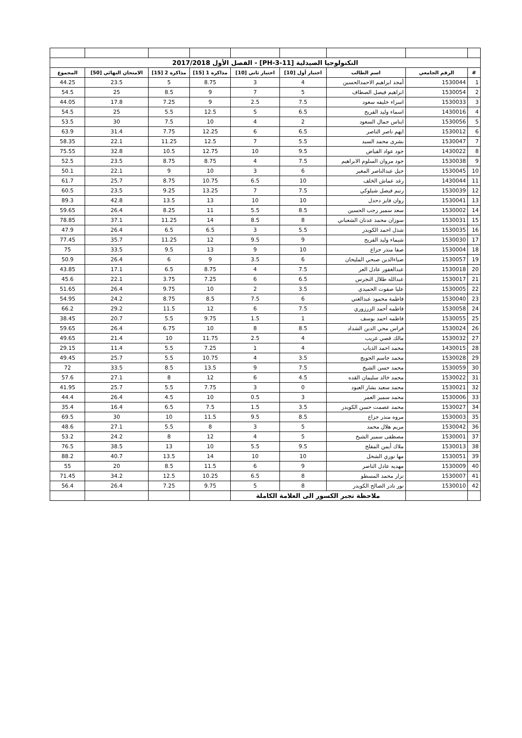| التكنولوجيا الصيدلية [PH-3-11] - الفصل الأول 2017/2018 | | | | | | | | |
| # | الرقم الجامعي | اسم الطالب | اختبار أول [10] | اختبار ثاني [10] | مذاكرة 1 [15] | مذاكرة 2 [15] | الامتحان النهائي [50] | المجموع |
| 1 | 1530044 | أمجد ابراهيم الاحمدالحسين | 4 | 3 | 8.75 | 5 | 23.5 | 44.25 |
| 2 | 1530054 | ابراهيم فيصل الصطاف | 5 | 7 | 9 | 8.5 | 25 | 54.5 |
| 3 | 1530033 | اسراء خليفه سعود | 7.5 | 2.5 | 9 | 7.25 | 17.8 | 44.05 |
| 4 | 1430016 | اسماء وليد الفريح | 6.5 | 5 | 12.5 | 5.5 | 25 | 54.5 |
| 5 | 1530056 | ايناس جمال السعود | 2 | 4 | 10 | 7.5 | 30 | 53.5 |
| 6 | 1530012 | ايهم ناصر الناصر | 6.5 | 6 | 12.25 | 7.75 | 31.4 | 63.9 |
| 7 | 1530047 | بشرى محمد السيد | 5.5 | 7 | 12.5 | 11.25 | 22.1 | 58.35 |
| 8 | 1430022 | جود عواد الفياض | 9.5 | 10 | 12.75 | 10.5 | 32.8 | 75.55 |
| 9 | 1530038 | جود مروان السلوم الابراهيم | 7.5 | 4 | 8.75 | 8.75 | 23.5 | 52.5 |
| 10 | 1530045 | جيل عبدالناصر المغير | 6 | 3 | 10 | 9 | 22.1 | 50.1 |
| 11 | 1430044 | رغد عماش الخلف | 10 | 6.5 | 10.75 | 8.75 | 25.7 | 61.7 |
| 12 | 1530039 | رنيم فيصل شيلوكي | 7.5 | 7 | 13.25 | 9.25 | 23.5 | 60.5 |
| 13 | 1530041 | روان فايز دحدل | 10 | 10 | 13 | 13.5 | 42.8 | 89.3 |
| 14 | 1530002 | سعد سمير رجب الحسين | 8.5 | 5.5 | 11 | 8.25 | 26.4 | 59.65 |
| 15 | 1530031 | سوزان محمد عدنان الشعباني | 8 | 8.5 | 14 | 11.25 | 37.1 | 78.85 |
| 16 | 1530035 | شذل احمد الكويدر | 5.5 | 3 | 6.5 | 6.5 | 26.4 | 47.9 |
| 17 | 1530030 | شيماء وليد الفريح | 9 | 9.5 | 12 | 11.25 | 35.7 | 77.45 |
| 18 | 1530004 | صفا منذر جزاع | 10 | 9 | 13 | 9.5 | 33.5 | 75 |
| 19 | 1530057 | ضياءالدين صبحي المليحان | 6 | 3.5 | 9 | 6 | 26.4 | 50.9 |
| 20 | 1530018 | عبدالغفور عادل العر | 7.5 | 4 | 8.75 | 6.5 | 17.1 | 43.85 |
| 21 | 1530017 | عبدالله طلال النجرس | 6.5 | 6 | 7.25 | 3.75 | 22.1 | 45.6 |
| 22 | 1530005 | عليا صفوت الحميدي | 3.5 | 2 | 10 | 9.75 | 26.4 | 51.65 |
| 23 | 1530040 | فاطمة محمود عبدالغني | 6 | 7.5 | 8.5 | 8.75 | 24.2 | 54.95 |
| 24 | 1530058 | فاطمه أحمد الزرزوري | 7.5 | 6 | 12 | 11.5 | 29.2 | 66.2 |
| 25 | 1530055 | فاطمه احمد يوسف | 1 | 1.5 | 9.75 | 5.5 | 20.7 | 38.45 |
| 26 | 1530024 | فراس محي الدين الشداد | 8.5 | 8 | 10 | 6.75 | 26.4 | 59.65 |
| 27 | 1530032 | مالك قصي غريب | 4 | 2.5 | 11.75 | 10 | 21.4 | 49.65 |
| 28 | 1430015 | محمد احمد الذياب | 4 | 1 | 7.25 | 5.5 | 11.4 | 29.15 |
| 29 | 1530028 | محمد جاسم الحويج | 3.5 | 4 | 10.75 | 5.5 | 25.7 | 49.45 |
| 30 | 1530059 | محمد حسن الشيخ | 7.5 | 9 | 13.5 | 8.5 | 33.5 | 72 |
| 31 | 1530022 | محمد خالد سليمان القده | 4.5 | 6 | 12 | 8 | 27.1 | 57.6 |
| 32 | 1530021 | محمد سعيد بشار العبود | 0 | 3 | 7.75 | 5.5 | 25.7 | 41.95 |
| 33 | 1530006 | محمد سمير العمر | 3 | 0.5 | 10 | 4.5 | 26.4 | 44.4 |
| 34 | 1530027 | محمد عصمت حسن الكويدر | 3.5 | 1.5 | 7.5 | 6.5 | 16.4 | 35.4 |
| 35 | 1530003 | مروه منذر جزاع | 8.5 | 9.5 | 11.5 | 10 | 30 | 69.5 |
| 36 | 1530042 | مريم هلال محمد | 5 | 3 | 8 | 5.5 | 27.1 | 48.6 |
| 37 | 1530001 | مصطفى سمير الشيخ | 5 | 4 | 12 | 8 | 24.2 | 53.2 |
| 38 | 1530013 | ملاك أيمن المفلح | 9.5 | 5.5 | 10 | 13 | 38.5 | 76.5 |
| 39 | 1530051 | مها نوري الشحل | 10 | 10 | 14 | 13.5 | 40.7 | 88.2 |
| 40 | 1530009 | مهديه عادل الناصر | 9 | 6 | 11.5 | 8.5 | 20 | 55 |
| 41 | 1530007 | نزار محمد المسطو | 8 | 6.5 | 10.25 | 12.5 | 34.2 | 71.45 |
| 42 | 1530010 | نور نادر الصالح الكويدر | 8 | 5 | 9.75 | 7.25 | 26.4 | 56.4 |
| | | ملاحظة تجبر الكسور الى العلامة الكاملة | | | | | | |